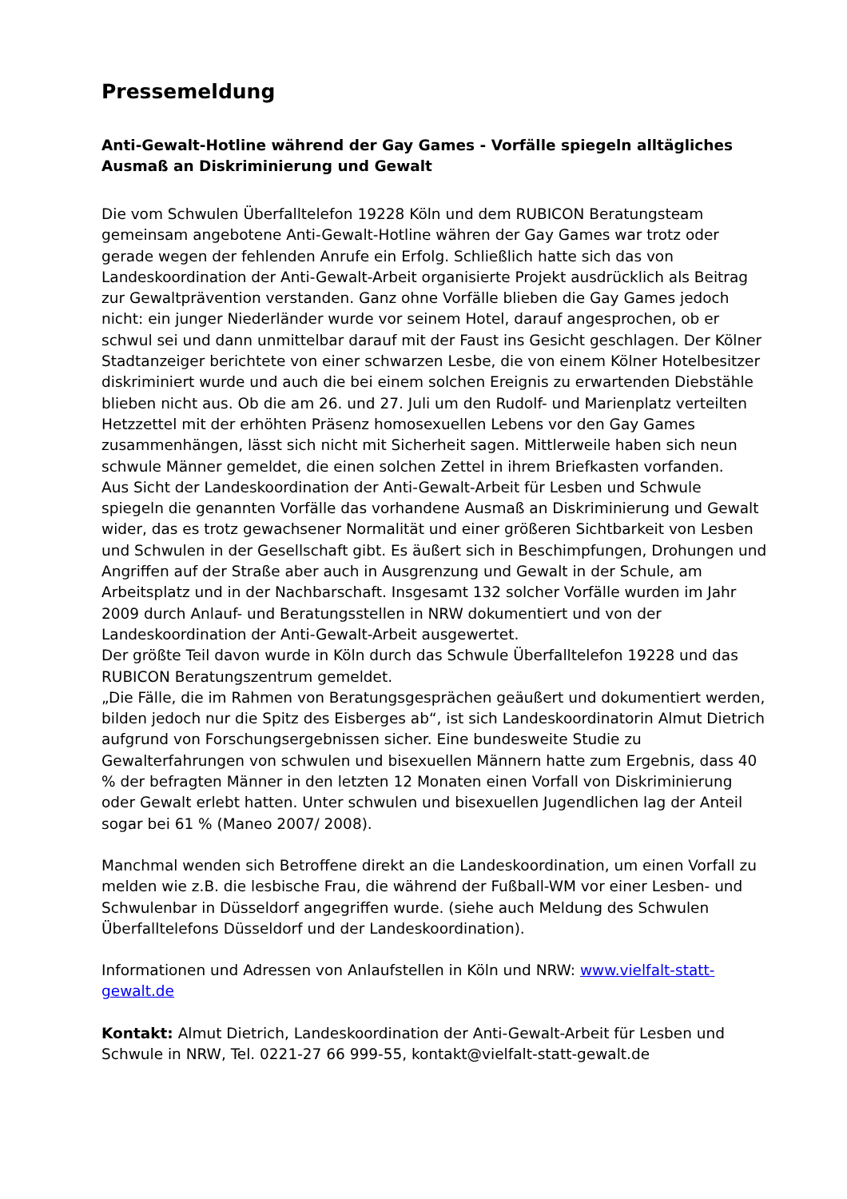Pressemeldung
Anti-Gewalt-Hotline während der Gay Games - Vorfälle spiegeln alltägliches Ausmaß an Diskriminierung und Gewalt
Die vom Schwulen Überfalltelefon 19228 Köln und dem RUBICON Beratungsteam gemeinsam angebotene Anti-Gewalt-Hotline währen der Gay Games war trotz oder gerade wegen der fehlenden Anrufe ein Erfolg. Schließlich hatte sich das von Landeskoordination der Anti-Gewalt-Arbeit organisierte Projekt ausdrücklich als Beitrag zur Gewaltprävention verstanden. Ganz ohne Vorfälle blieben die Gay Games jedoch nicht: ein junger Niederländer wurde vor seinem Hotel, darauf angesprochen, ob er schwul sei und dann unmittelbar darauf mit der Faust ins Gesicht geschlagen. Der Kölner Stadtanzeiger berichtete von einer schwarzen Lesbe, die von einem Kölner Hotelbesitzer diskriminiert wurde und auch die bei einem solchen Ereignis zu erwartenden Diebstähle blieben nicht aus. Ob die am 26. und 27. Juli um den Rudolf- und Marienplatz verteilten Hetzzettel mit der erhöhten Präsenz homosexuellen Lebens vor den Gay Games zusammenhängen, lässt sich nicht mit Sicherheit sagen. Mittlerweile haben sich neun schwule Männer gemeldet, die einen solchen Zettel in ihrem Briefkasten vorfanden.
Aus Sicht der Landeskoordination der Anti-Gewalt-Arbeit für Lesben und Schwule spiegeln die genannten Vorfälle das vorhandene Ausmaß an Diskriminierung und Gewalt wider, das es trotz gewachsener Normalität und einer größeren Sichtbarkeit von Lesben und Schwulen in der Gesellschaft gibt. Es äußert sich in Beschimpfungen, Drohungen und Angriffen auf der Straße aber auch in Ausgrenzung und Gewalt in der Schule, am Arbeitsplatz und in der Nachbarschaft. Insgesamt 132 solcher Vorfälle wurden im Jahr 2009 durch Anlauf- und Beratungsstellen in NRW dokumentiert und von der Landeskoordination der Anti-Gewalt-Arbeit ausgewertet.
Der größte Teil davon wurde in Köln durch das Schwule Überfalltelefon 19228 und das RUBICON Beratungszentrum gemeldet.
„Die Fälle, die im Rahmen von Beratungsgesprächen geäußert und dokumentiert werden, bilden jedoch nur die Spitz des Eisberges ab“, ist sich Landeskoordinatorin Almut Dietrich aufgrund von Forschungsergebnissen sicher. Eine bundesweite Studie zu Gewalterfahrungen von schwulen und bisexuellen Männern hatte zum Ergebnis, dass 40 % der befragten Männer in den letzten 12 Monaten einen Vorfall von Diskriminierung oder Gewalt erlebt hatten. Unter schwulen und bisexuellen Jugendlichen lag der Anteil sogar bei 61 % (Maneo 2007/ 2008).
Manchmal wenden sich Betroffene direkt an die Landeskoordination, um einen Vorfall zu melden wie z.B. die lesbische Frau, die während der Fußball-WM vor einer Lesben- und Schwulenbar in Düsseldorf angegriffen wurde. (siehe auch Meldung des Schwulen Überfalltelefons Düsseldorf und der Landeskoordination).
Informationen und Adressen von Anlaufstellen in Köln und NRW: www.vielfalt-statt-gewalt.de
Kontakt: Almut Dietrich, Landeskoordination der Anti-Gewalt-Arbeit für Lesben und Schwule in NRW, Tel. 0221-27 66 999-55, kontakt@vielfalt-statt-gewalt.de